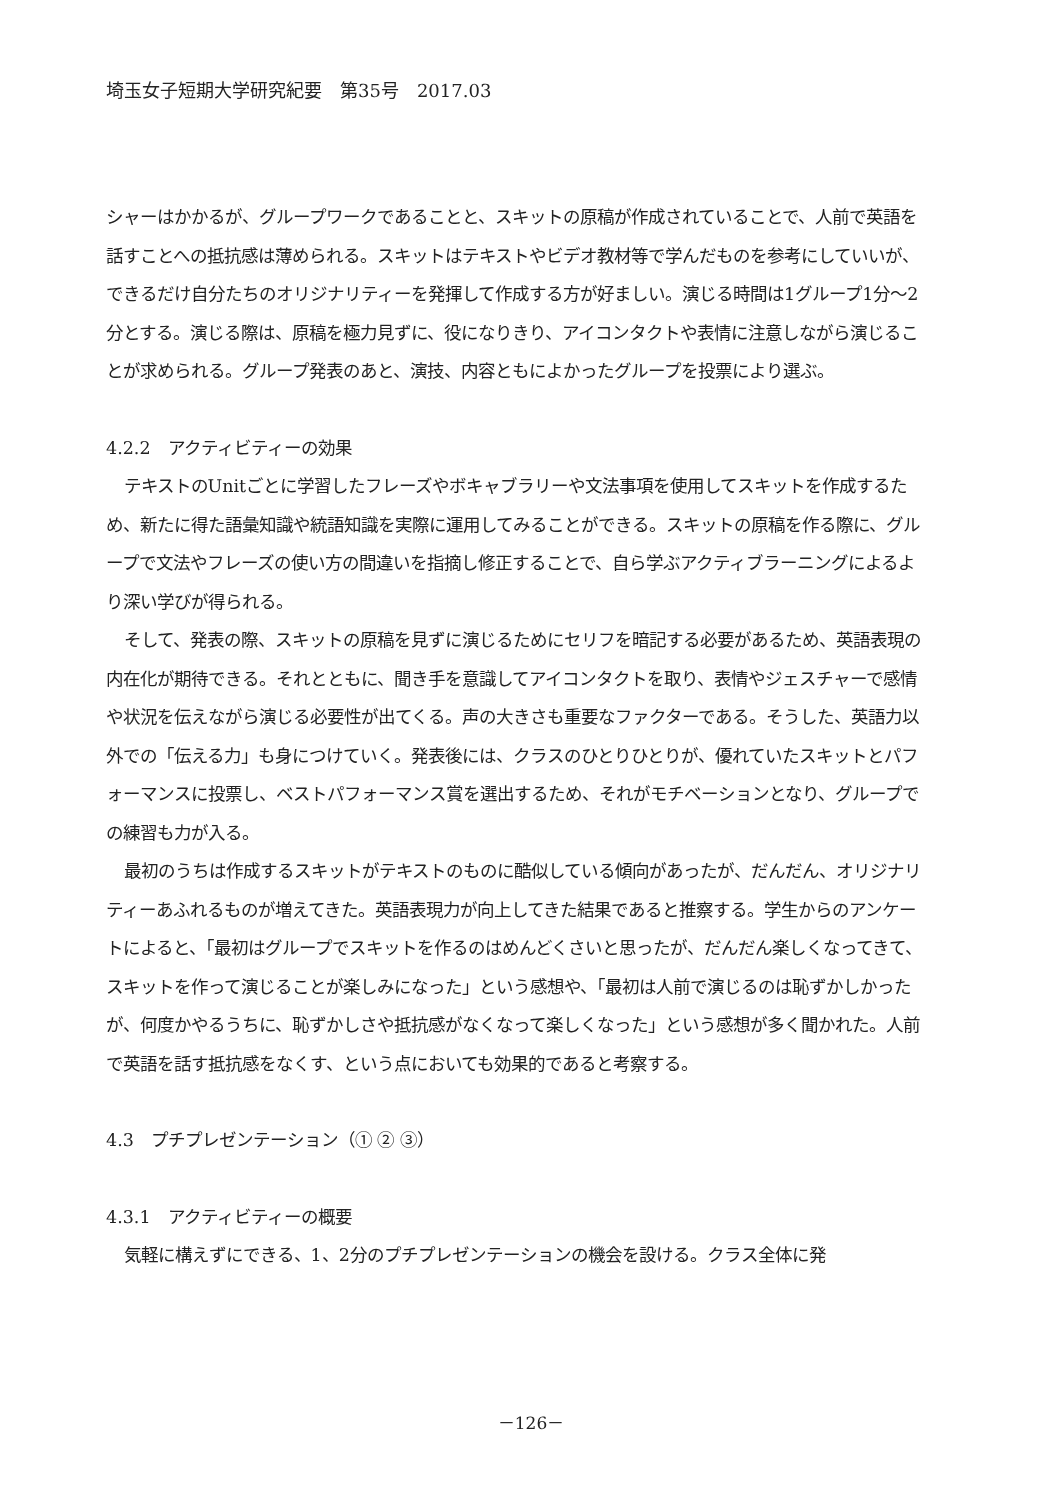埼玉女子短期大学研究紀要　第35号　2017.03
シャーはかかるが、グループワークであることと、スキットの原稿が作成されていることで、人前で英語を話すことへの抵抗感は薄められる。スキットはテキストやビデオ教材等で学んだものを参考にしていいが、できるだけ自分たちのオリジナリティーを発揮して作成する方が好ましい。演じる時間は1グループ1分～2分とする。演じる際は、原稿を極力見ずに、役になりきり、アイコンタクトや表情に注意しながら演じることが求められる。グループ発表のあと、演技、内容ともによかったグループを投票により選ぶ。
4.2.2　アクティビティーの効果
テキストのUnitごとに学習したフレーズやボキャブラリーや文法事項を使用してスキットを作成するため、新たに得た語彙知識や統語知識を実際に運用してみることができる。スキットの原稿を作る際に、グループで文法やフレーズの使い方の間違いを指摘し修正することで、自ら学ぶアクティブラーニングによるより深い学びが得られる。
そして、発表の際、スキットの原稿を見ずに演じるためにセリフを暗記する必要があるため、英語表現の内在化が期待できる。それとともに、聞き手を意識してアイコンタクトを取り、表情やジェスチャーで感情や状況を伝えながら演じる必要性が出てくる。声の大きさも重要なファクターである。そうした、英語力以外での「伝える力」も身につけていく。発表後には、クラスのひとりひとりが、優れていたスキットとパフォーマンスに投票し、ベストパフォーマンス賞を選出するため、それがモチベーションとなり、グループでの練習も力が入る。
最初のうちは作成するスキットがテキストのものに酷似している傾向があったが、だんだん、オリジナリティーあふれるものが増えてきた。英語表現力が向上してきた結果であると推察する。学生からのアンケートによると、「最初はグループでスキットを作るのはめんどくさいと思ったが、だんだん楽しくなってきて、スキットを作って演じることが楽しみになった」という感想や、「最初は人前で演じるのは恥ずかしかったが、何度かやるうちに、恥ずかしさや抵抗感がなくなって楽しくなった」という感想が多く聞かれた。人前で英語を話す抵抗感をなくす、という点においても効果的であると考察する。
4.3　プチプレゼンテーション（① ② ③）
4.3.1　アクティビティーの概要
気軽に構えずにできる、1、2分のプチプレゼンテーションの機会を設ける。クラス全体に発
－126－